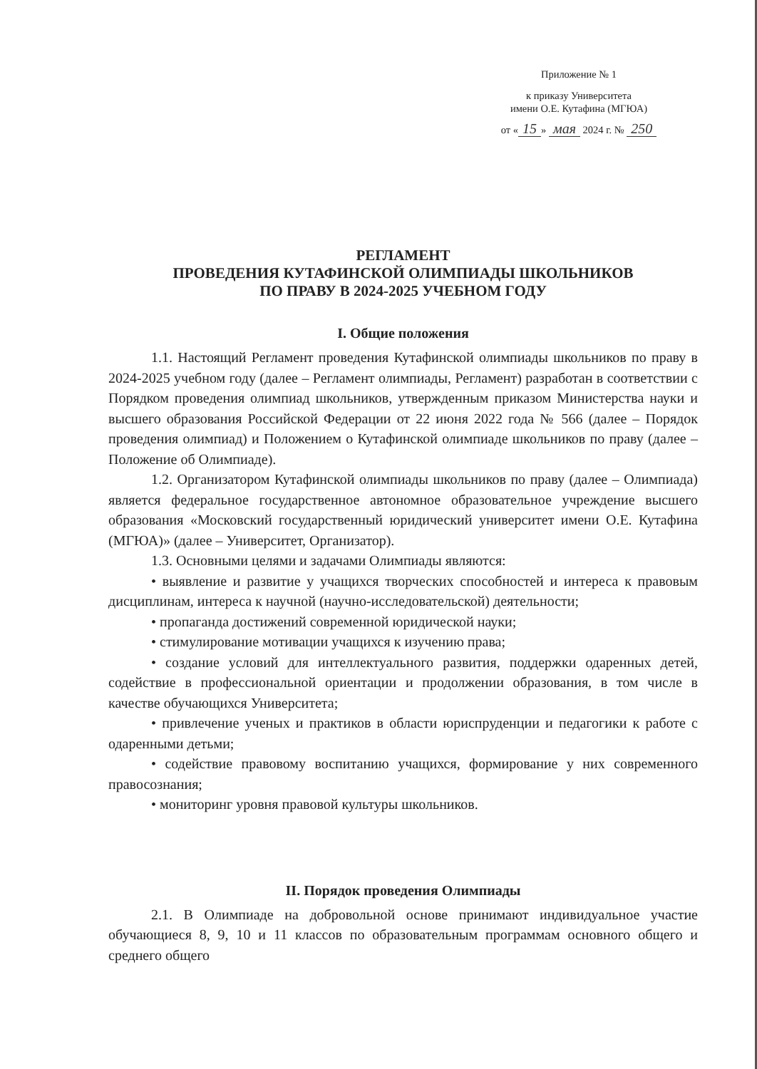Приложение № 1
к приказу Университета
имени О.Е. Кутафина (МГЮА)
от « 15 » мая 2024 г. № 250
РЕГЛАМЕНТ
ПРОВЕДЕНИЯ КУТАФИНСКОЙ ОЛИМПИАДЫ ШКОЛЬНИКОВ
ПО ПРАВУ В 2024-2025 УЧЕБНОМ ГОДУ
I. Общие положения
1.1. Настоящий Регламент проведения Кутафинской олимпиады школьников по праву в 2024-2025 учебном году (далее – Регламент олимпиады, Регламент) разработан в соответствии с Порядком проведения олимпиад школьников, утвержденным приказом Министерства науки и высшего образования Российской Федерации от 22 июня 2022 года № 566 (далее – Порядок проведения олимпиад) и Положением о Кутафинской олимпиаде школьников по праву (далее – Положение об Олимпиаде).
1.2. Организатором Кутафинской олимпиады школьников по праву (далее – Олимпиада) является федеральное государственное автономное образовательное учреждение высшего образования «Московский государственный юридический университет имени О.Е. Кутафина (МГЮА)» (далее – Университет, Организатор).
1.3. Основными целями и задачами Олимпиады являются:
• выявление и развитие у учащихся творческих способностей и интереса к правовым дисциплинам, интереса к научной (научно-исследовательской) деятельности;
• пропаганда достижений современной юридической науки;
• стимулирование мотивации учащихся к изучению права;
• создание условий для интеллектуального развития, поддержки одаренных детей, содействие в профессиональной ориентации и продолжении образования, в том числе в качестве обучающихся Университета;
• привлечение ученых и практиков в области юриспруденции и педагогики к работе с одаренными детьми;
• содействие правовому воспитанию учащихся, формирование у них современного правосознания;
• мониторинг уровня правовой культуры школьников.
II. Порядок проведения Олимпиады
2.1. В Олимпиаде на добровольной основе принимают индивидуальное участие обучающиеся 8, 9, 10 и 11 классов по образовательным программам основного общего и среднего общего